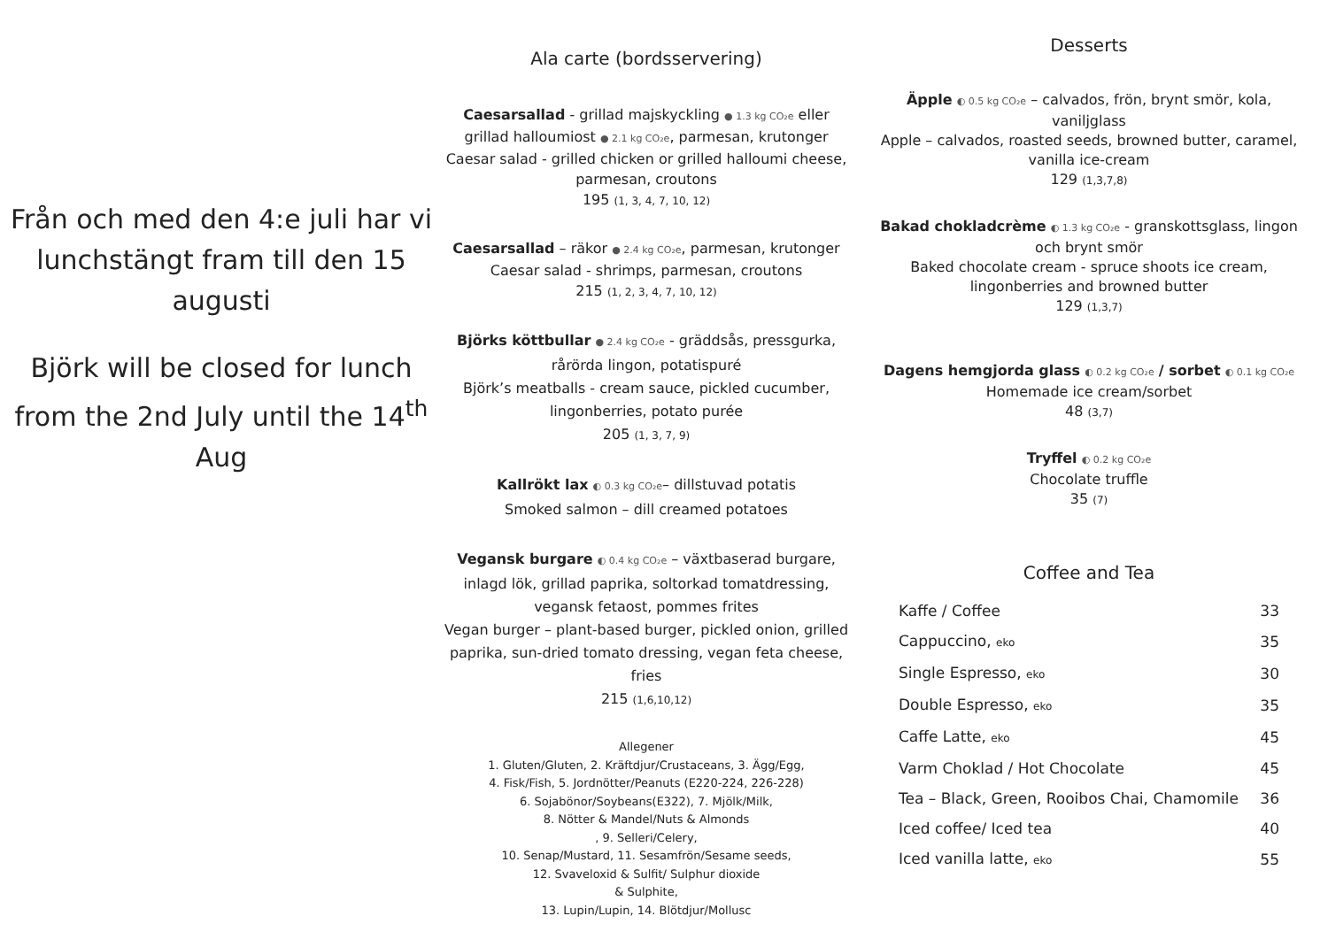Från och med den 4:e juli har vi lunchstängt fram till den 15 augusti
Björk will be closed for lunch from the 2nd July until the 14<sup>th</sup> Aug
Ala carte (bordsservering)
Caesarsallad - grillad majskyckling ● 1.3 kg CO₂e eller grillad halloumiost ● 2.1 kg CO₂e, parmesan, krutonger
Caesar salad - grilled chicken or grilled halloumi cheese, parmesan, croutons
195 (1, 3, 4, 7, 10, 12)
Caesarsallad – räkor ● 2.4 kg CO₂e, parmesan, krutonger
Caesar salad - shrimps, parmesan, croutons
215 (1, 2, 3, 4, 7, 10, 12)
Björks köttbullar ● 2.4 kg CO₂e - gräddsås, pressgurka, rårörda lingon, potatispuré
Björk’s meatballs - cream sauce, pickled cucumber, lingonberries, potato purée
205 (1, 3, 7, 9)
Kallrökt lax ◐ 0.3 kg CO₂e– dillstuvad potatis
Smoked salmon – dill creamed potatoes
Vegansk burgare ◐ 0.4 kg CO₂e – växtbaserad burgare, inlagd lök, grillad paprika, soltorkad tomatdressing, vegansk fetaost, pommes frites
Vegan burger – plant-based burger, pickled onion, grilled paprika, sun-dried tomato dressing, vegan feta cheese, fries
215 (1,6,10,12)
Allegener
1. Gluten/Gluten, 2. Kräftdjur/Crustaceans, 3. Ägg/Egg,
4. Fisk/Fish, 5. Jordnötter/Peanuts (E220-224, 226-228)
6. Sojabönor/Soybeans(E322), 7. Mjölk/Milk,
8. Nötter & Mandel/Nuts & Almonds
, 9. Selleri/Celery,
10. Senap/Mustard, 11. Sesamfrön/Sesame seeds,
12. Svaveloxid & Sulfit/ Sulphur dioxide
& Sulphite,
13. Lupin/Lupin, 14. Blötdjur/Mollusc
Desserts
Äpple ◐ 0.5 kg CO₂e – calvados, frön, brynt smör, kola, vaniljglass
Apple – calvados, roasted seeds, browned butter, caramel, vanilla ice-cream
129 (1,3,7,8)
Bakad chokladcrème ◐ 1.3 kg CO₂e - granskottsglass, lingon och brynt smör
Baked chocolate cream - spruce shoots ice cream, lingonberries and browned butter
129 (1,3,7)
Dagens hemgjorda glass ◐ 0.2 kg CO₂e / sorbet ◐ 0.1 kg CO₂e
Homemade ice cream/sorbet
48 (3,7)
Tryffel ◐ 0.2 kg CO₂e
Chocolate truffle
35 (7)
Coffee and Tea
| Kaffe / Coffee | 33 |
| Cappuccino, eko | 35 |
| Single Espresso, eko | 30 |
| Double Espresso, eko | 35 |
| Caffe Latte, eko | 45 |
| Varm Choklad / Hot Chocolate | 45 |
| Tea – Black, Green, Rooibos Chai, Chamomile | 36 |
| Iced coffee/ Iced tea | 40 |
| Iced vanilla latte, eko | 55 |